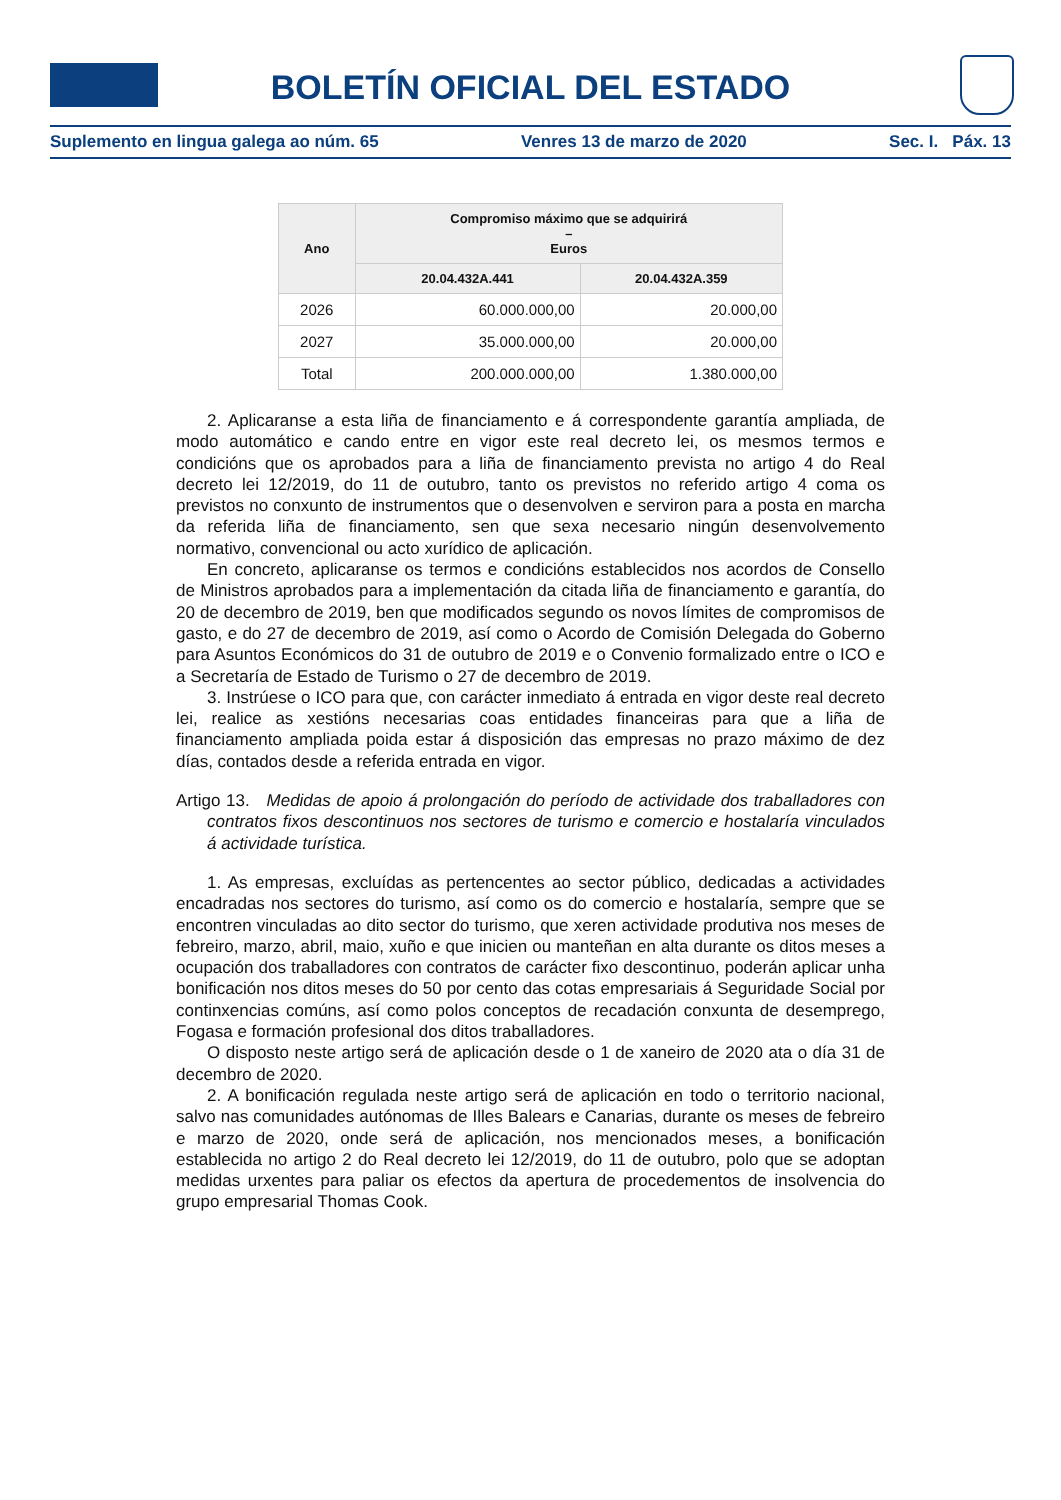BOLETÍN OFICIAL DEL ESTADO
Suplemento en lingua galega ao núm. 65 Venres 13 de marzo de 2020 Sec. I. Páx. 13
| Ano | Compromiso máximo que se adquirirá – Euros | |
| --- | --- | --- |
| | 20.04.432A.441 | 20.04.432A.359 |
| 2026 | 60.000.000,00 | 20.000,00 |
| 2027 | 35.000.000,00 | 20.000,00 |
| Total | 200.000.000,00 | 1.380.000,00 |
2. Aplicaranse a esta liña de financiamento e á correspondente garantía ampliada, de modo automático e cando entre en vigor este real decreto lei, os mesmos termos e condicións que os aprobados para a liña de financiamento prevista no artigo 4 do Real decreto lei 12/2019, do 11 de outubro, tanto os previstos no referido artigo 4 coma os previstos no conxunto de instrumentos que o desenvolven e serviron para a posta en marcha da referida liña de financiamento, sen que sexa necesario ningún desenvolvemento normativo, convencional ou acto xurídico de aplicación.
En concreto, aplicaranse os termos e condicións establecidos nos acordos de Consello de Ministros aprobados para a implementación da citada liña de financiamento e garantía, do 20 de decembro de 2019, ben que modificados segundo os novos límites de compromisos de gasto, e do 27 de decembro de 2019, así como o Acordo de Comisión Delegada do Goberno para Asuntos Económicos do 31 de outubro de 2019 e o Convenio formalizado entre o ICO e a Secretaría de Estado de Turismo o 27 de decembro de 2019.
3. Instrúese o ICO para que, con carácter inmediato á entrada en vigor deste real decreto lei, realice as xestións necesarias coas entidades financeiras para que a liña de financiamento ampliada poida estar á disposición das empresas no prazo máximo de dez días, contados desde a referida entrada en vigor.
Artigo 13. Medidas de apoio á prolongación do período de actividade dos traballadores con contratos fixos descontinuos nos sectores de turismo e comercio e hostalaría vinculados á actividade turística.
1. As empresas, excluídas as pertencentes ao sector público, dedicadas a actividades encadradas nos sectores do turismo, así como os do comercio e hostalaría, sempre que se encontren vinculadas ao dito sector do turismo, que xeren actividade produtiva nos meses de febreiro, marzo, abril, maio, xuño e que inicien ou manteñan en alta durante os ditos meses a ocupación dos traballadores con contratos de carácter fixo descontinuo, poderán aplicar unha bonificación nos ditos meses do 50 por cento das cotas empresariais á Seguridade Social por continxencias comúns, así como polos conceptos de recadación conxunta de desemprego, Fogasa e formación profesional dos ditos traballadores.
O disposto neste artigo será de aplicación desde o 1 de xaneiro de 2020 ata o día 31 de decembro de 2020.
2. A bonificación regulada neste artigo será de aplicación en todo o territorio nacional, salvo nas comunidades autónomas de Illes Balears e Canarias, durante os meses de febreiro e marzo de 2020, onde será de aplicación, nos mencionados meses, a bonificación establecida no artigo 2 do Real decreto lei 12/2019, do 11 de outubro, polo que se adoptan medidas urxentes para paliar os efectos da apertura de procedementos de insolvencia do grupo empresarial Thomas Cook.